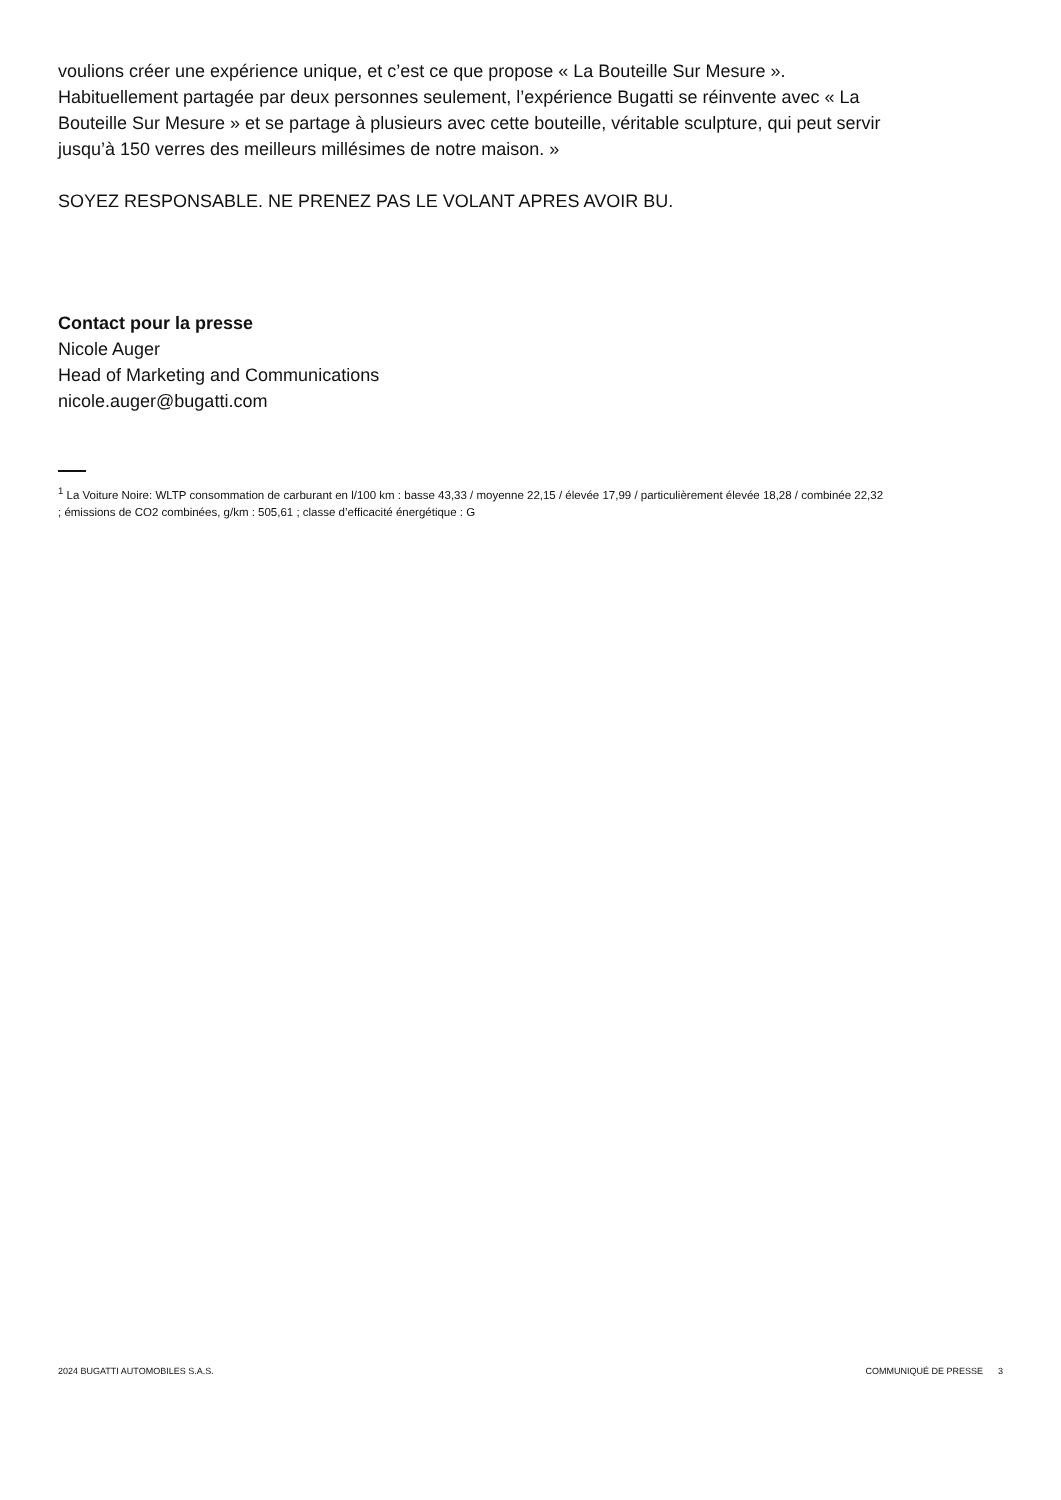voulions créer une expérience unique, et c’est ce que propose « La Bouteille Sur Mesure ». Habituellement partagée par deux personnes seulement, l’expérience Bugatti se réinvente avec « La Bouteille Sur Mesure » et se partage à plusieurs avec cette bouteille, véritable sculpture, qui peut servir jusqu’à 150 verres des meilleurs millésimes de notre maison. »
SOYEZ RESPONSABLE. NE PRENEZ PAS LE VOLANT APRES AVOIR BU.
Contact pour la presse
Nicole Auger
Head of Marketing and Communications
nicole.auger@bugatti.com
<sup>1</sup> La Voiture Noire: WLTP consommation de carburant en l/100 km : basse 43,33 / moyenne 22,15 / élevée 17,99 / particulièrement élevée 18,28 / combinée 22,32 ; émissions de CO2 combinées, g/km : 505,61 ; classe d’efficacité énergétique : G
2024 BUGATTI AUTOMOBILES S.A.S. COMMUNIQUÉ DE PRESSE 3